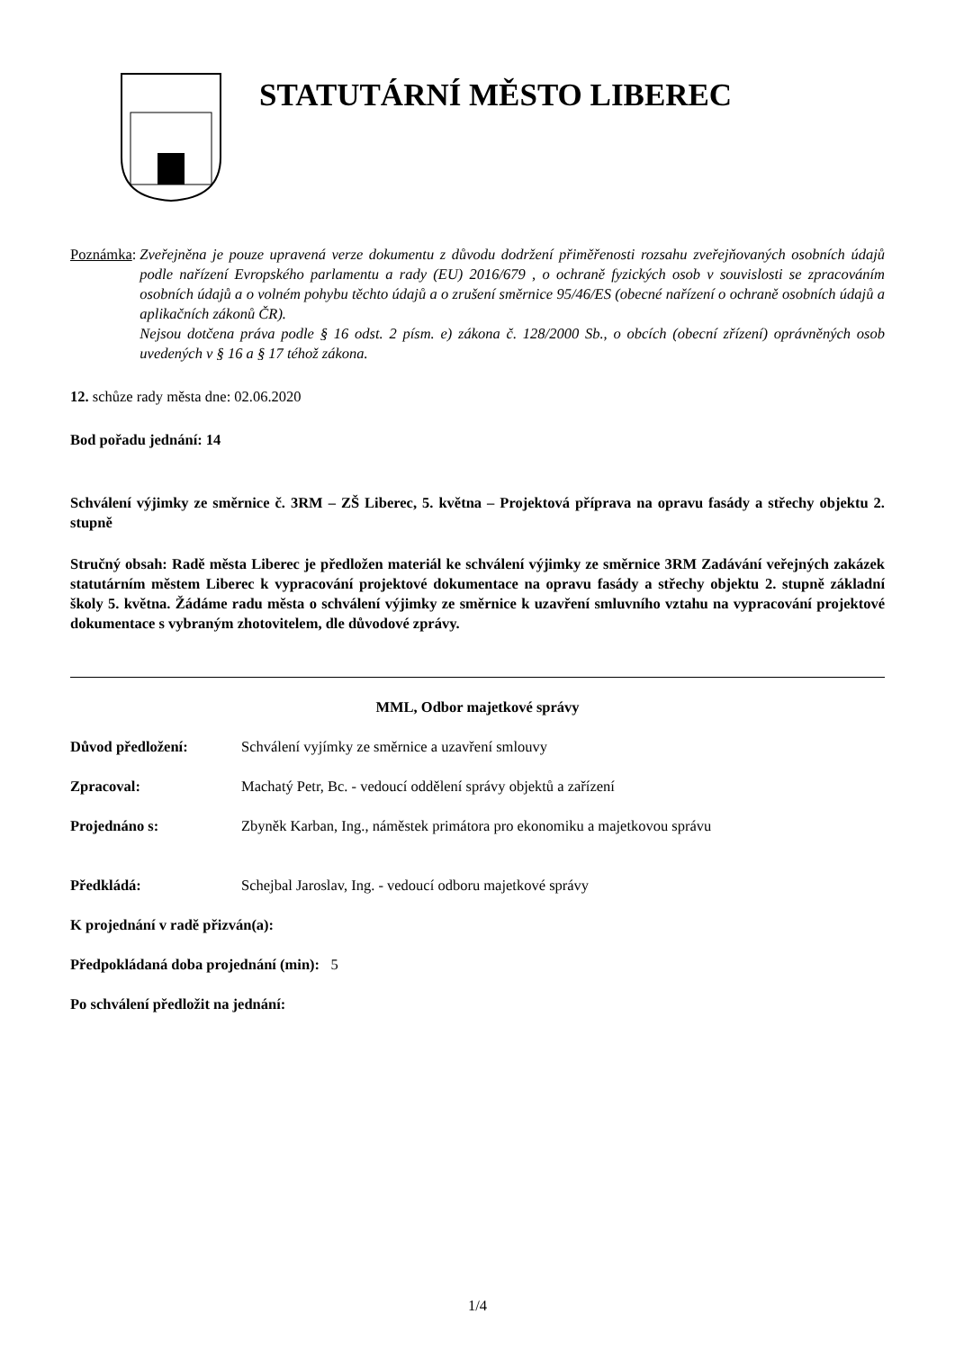STATUTÁRNÍ MĚSTO LIBEREC
Poznámka:
Zveřejněna je pouze upravená verze dokumentu z důvodu dodržení přiměřenosti rozsahu zveřejňovaných osobních údajů podle nařízení Evropského parlamentu a rady (EU) 2016/679 , o ochraně fyzických osob v souvislosti se zpracováním osobních údajů a o volném pohybu těchto údajů a o zrušení směrnice 95/46/ES (obecné nařízení o ochraně osobních údajů a aplikačních zákonů ČR).
Nejsou dotčena práva podle § 16 odst. 2 písm. e) zákona č. 128/2000 Sb., o obcích (obecní zřízení) oprávněných osob uvedených v § 16 a § 17 téhož zákona.
12. schůze rady města dne: 02.06.2020
Bod pořadu jednání: 14
Schválení výjimky ze směrnice č. 3RM – ZŠ Liberec, 5. května – Projektová příprava na opravu fasády a střechy objektu 2. stupně
Stručný obsah: Radě města Liberec je předložen materiál ke schválení výjimky ze směrnice 3RM Zadávání veřejných zakázek statutárním městem Liberec k vypracování projektové dokumentace na opravu fasády a střechy objektu 2. stupně základní školy 5. května. Žádáme radu města o schválení výjimky ze směrnice k uzavření smluvního vztahu na vypracování projektové dokumentace s vybraným zhotovitelem, dle důvodové zprávy.
MML, Odbor majetkové správy
Důvod předložení: Schválení vyjímky ze směrnice a uzavření smlouvy
Zpracoval: Machatý Petr, Bc. - vedoucí oddělení správy objektů a zařízení
Projednáno s: Zbyněk Karban, Ing., náměstek primátora pro ekonomiku a majetkovou správu
Předkládá: Schejbal Jaroslav, Ing. - vedoucí odboru majetkové správy
K projednání v radě přizván(a):
Předpokládaná doba projednání (min): 5
Po schválení předložit na jednání:
1/4